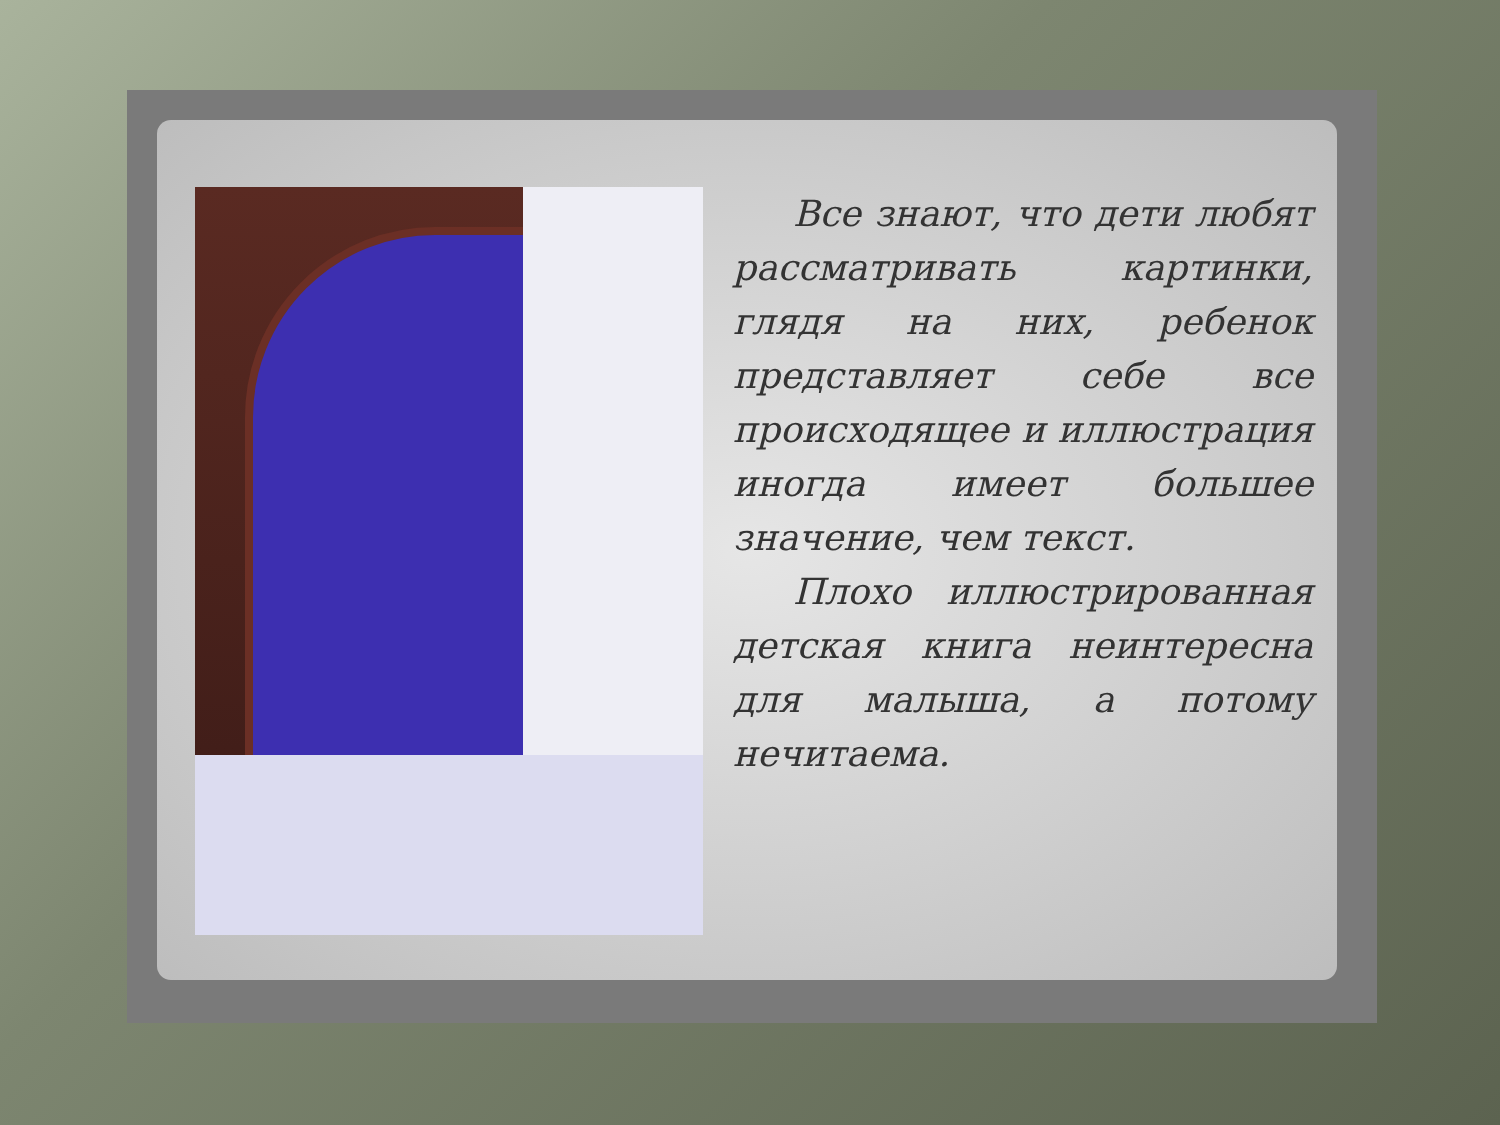Все знают, что дети любят рассматривать картинки, глядя на них, ребенок представляет себе все происходящее и иллюстрация иногда имеет большее значение, чем текст.
Плохо иллюстрированная детская книга неинтересна для малыша, а потому нечитаема.